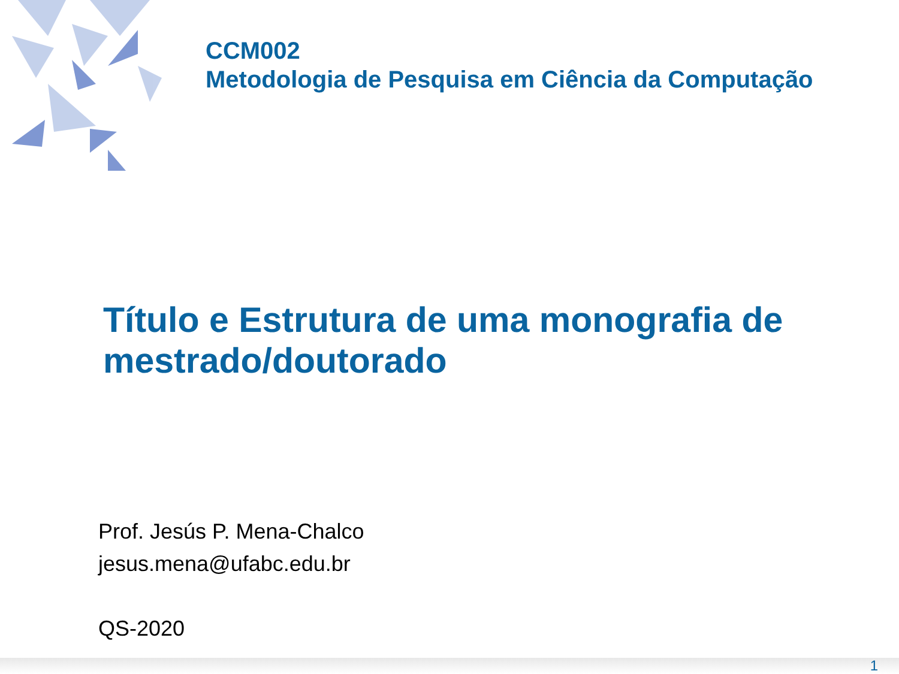CCM002
Metodologia de Pesquisa em Ciência da Computação
Título e Estrutura de uma monografia de mestrado/doutorado
Prof. Jesús P. Mena-Chalco
jesus.mena@ufabc.edu.br
QS-2020
1